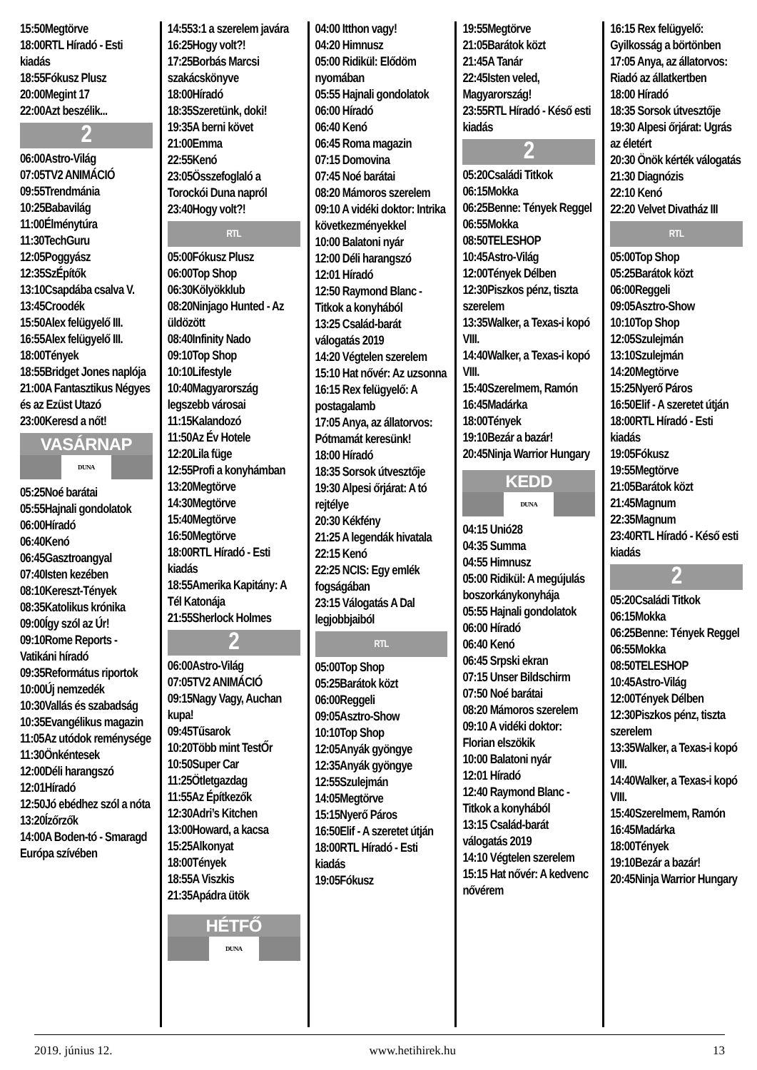15:50Megtörve
18:00RTL Híradó - Esti kiadás
18:55Fókusz Plusz
20:00Megint 17
22:00Azt beszélik...
2
06:00Astro-Világ
07:05TV2 ANIMÁCIÓ
09:55Trendmánia
10:25Babavilág
11:00Élménytúra
11:30TechGuru
12:05Poggyász
12:35SzÉpítők
13:10Csapdába csalva V.
13:45Croodék
15:50Alex felügyelő III.
16:55Alex felügyelő III.
18:00Tények
18:55Bridget Jones naplója
21:00A Fantasztikus Négyes és az Ezüst Utazó
23:00Keresd a nőt!
VASÁRNAP
DUNA
05:25Noé barátai
05:55Hajnali gondolatok
06:00Híradó
06:40Kenó
06:45Gasztroangyal
07:40Isten kezében
08:10Kereszt-Tények
08:35Katolikus krónika
09:00Így szól az Úr!
09:10Rome Reports - Vatikáni híradó
09:35Református riportok
10:00Új nemzedék
10:30Vallás és szabadság
10:35Evangélikus magazin
11:05Az utódok reménysége
11:30Önkéntesek
12:00Déli harangszó
12:01Híradó
12:50Jó ebédhez szól a nóta
13:20Ízőrzők
14:00A Boden-tó - Smaragd Európa szívében
14:553:1 a szerelem javára
16:25Hogy volt?!
17:25Borbás Marcsi szakácskönyve
18:00Híradó
18:35Szeretünk, doki!
19:35A berni követ
21:00Emma
22:55Kenó
23:05Összefoglaló a Torockói Duna napról
23:40Hogy volt?!
RTL
05:00Fókusz Plusz
06:00Top Shop
06:30Kölyökklub
08:20Ninjago Hunted - Az üldözött
08:40Infinity Nado
09:10Top Shop
10:10Lifestyle
10:40Magyarország legszebb városai
11:15Kalandozó
11:50Az Év Hotele
12:20Lila füge
12:55Profi a konyhámban
13:20Megtörve
14:30Megtörve
15:40Megtörve
16:50Megtörve
18:00RTL Híradó - Esti kiadás
18:55Amerika Kapitány: A Tél Katonája
21:55Sherlock Holmes
2
06:00Astro-Világ
07:05TV2 ANIMÁCIÓ
09:15Nagy Vagy, Auchan kupa!
09:45Tűsarok
10:20Több mint TestŐr
10:50Super Car
11:25Ötletgazdag
11:55Az Építkezők
12:30Adri’s Kitchen
13:00Howard, a kacsa
15:25Alkonyat
18:00Tények
18:55A Viszkis
21:35Apádra ütök
HÉTFŐ
DUNA
04:00 Itthon vagy!
04:20 Himnusz
05:00 Ridikül: Elődöm nyomában
05:55 Hajnali gondolatok
06:00 Híradó
06:40 Kenó
06:45 Roma magazin
07:15 Domovina
07:45 Noé barátai
08:20 Mámoros szerelem
09:10 A vidéki doktor: Intrika következményekkel
10:00 Balatoni nyár
12:00 Déli harangszó
12:01 Híradó
12:50 Raymond Blanc - Titkok a konyhából
13:25 Család-barát válogatás 2019
14:20 Végtelen szerelem
15:10 Hat nővér: Az uzsonna
16:15 Rex felügyelő: A postagalamb
17:05 Anya, az állatorvos: Pótmamát keresünk!
18:00 Híradó
18:35 Sorsok útvesztője
19:30 Alpesi őrjárat: A tó rejtélye
20:30 Kékfény
21:25 A legendák hivatala
22:15 Kenó
22:25 NCIS: Egy emlék fogságában
23:15 Válogatás A Dal legjobbjaiból
RTL
05:00Top Shop
05:25Barátok közt
06:00Reggeli
09:05Asztro-Show
10:10Top Shop
12:05Anyák gyöngye
12:35Anyák gyöngye
12:55Szulejmán
14:05Megtörve
15:15Nyerő Páros
16:50Elif - A szeretet útján
18:00RTL Híradó - Esti kiadás
19:05Fókusz
19:55Megtörve
21:05Barátok közt
21:45A Tanár
22:45Isten veled, Magyarország!
23:55RTL Híradó - Késő esti kiadás
2
05:20Családi Titkok
06:15Mokka
06:25Benne: Tények Reggel
06:55Mokka
08:50TELESHOP
10:45Astro-Világ
12:00Tények Délben
12:30Piszkos pénz, tiszta szerelem
13:35Walker, a Texas-i kopó VIII.
14:40Walker, a Texas-i kopó VIII.
15:40Szerelmem, Ramón
16:45Madárka
18:00Tények
19:10Bezár a bazár!
20:45Ninja Warrior Hungary
KEDD
DUNA
04:15 Unió28
04:35 Summa
04:55 Himnusz
05:00 Ridikül: A megújulás boszorkánykonyhája
05:55 Hajnali gondolatok
06:00 Híradó
06:40 Kenó
06:45 Srpski ekran
07:15 Unser Bildschirm
07:50 Noé barátai
08:20 Mámoros szerelem
09:10 A vidéki doktor: Florian elszökik
10:00 Balatoni nyár
12:01 Híradó
12:40 Raymond Blanc - Titkok a konyhából
13:15 Család-barát válogatás 2019
14:10 Végtelen szerelem
15:15 Hat nővér: A kedvenc nővérem
16:15 Rex felügyelő: Gyilkosság a börtönben
17:05 Anya, az állatorvos: Riadó az állatkertben
18:00 Híradó
18:35 Sorsok útvesztője
19:30 Alpesi őrjárat: Ugrás az életért
20:30 Önök kérték válogatás
21:30 Diagnózis
22:10 Kenó
22:20 Velvet Divatház III
RTL
05:00Top Shop
05:25Barátok közt
06:00Reggeli
09:05Asztro-Show
10:10Top Shop
12:05Szulejmán
13:10Szulejmán
14:20Megtörve
15:25Nyerő Páros
16:50Elif - A szeretet útján
18:00RTL Híradó - Esti kiadás
19:05Fókusz
19:55Megtörve
21:05Barátok közt
21:45Magnum
22:35Magnum
23:40RTL Híradó - Késő esti kiadás
2
05:20Családi Titkok
06:15Mokka
06:25Benne: Tények Reggel
06:55Mokka
08:50TELESHOP
10:45Astro-Világ
12:00Tények Délben
12:30Piszkos pénz, tiszta szerelem
13:35Walker, a Texas-i kopó VIII.
14:40Walker, a Texas-i kopó VIII.
15:40Szerelmem, Ramón
16:45Madárka
18:00Tények
19:10Bezár a bazár!
20:45Ninja Warrior Hungary
2019. június 12. www.hetihirek.hu 13